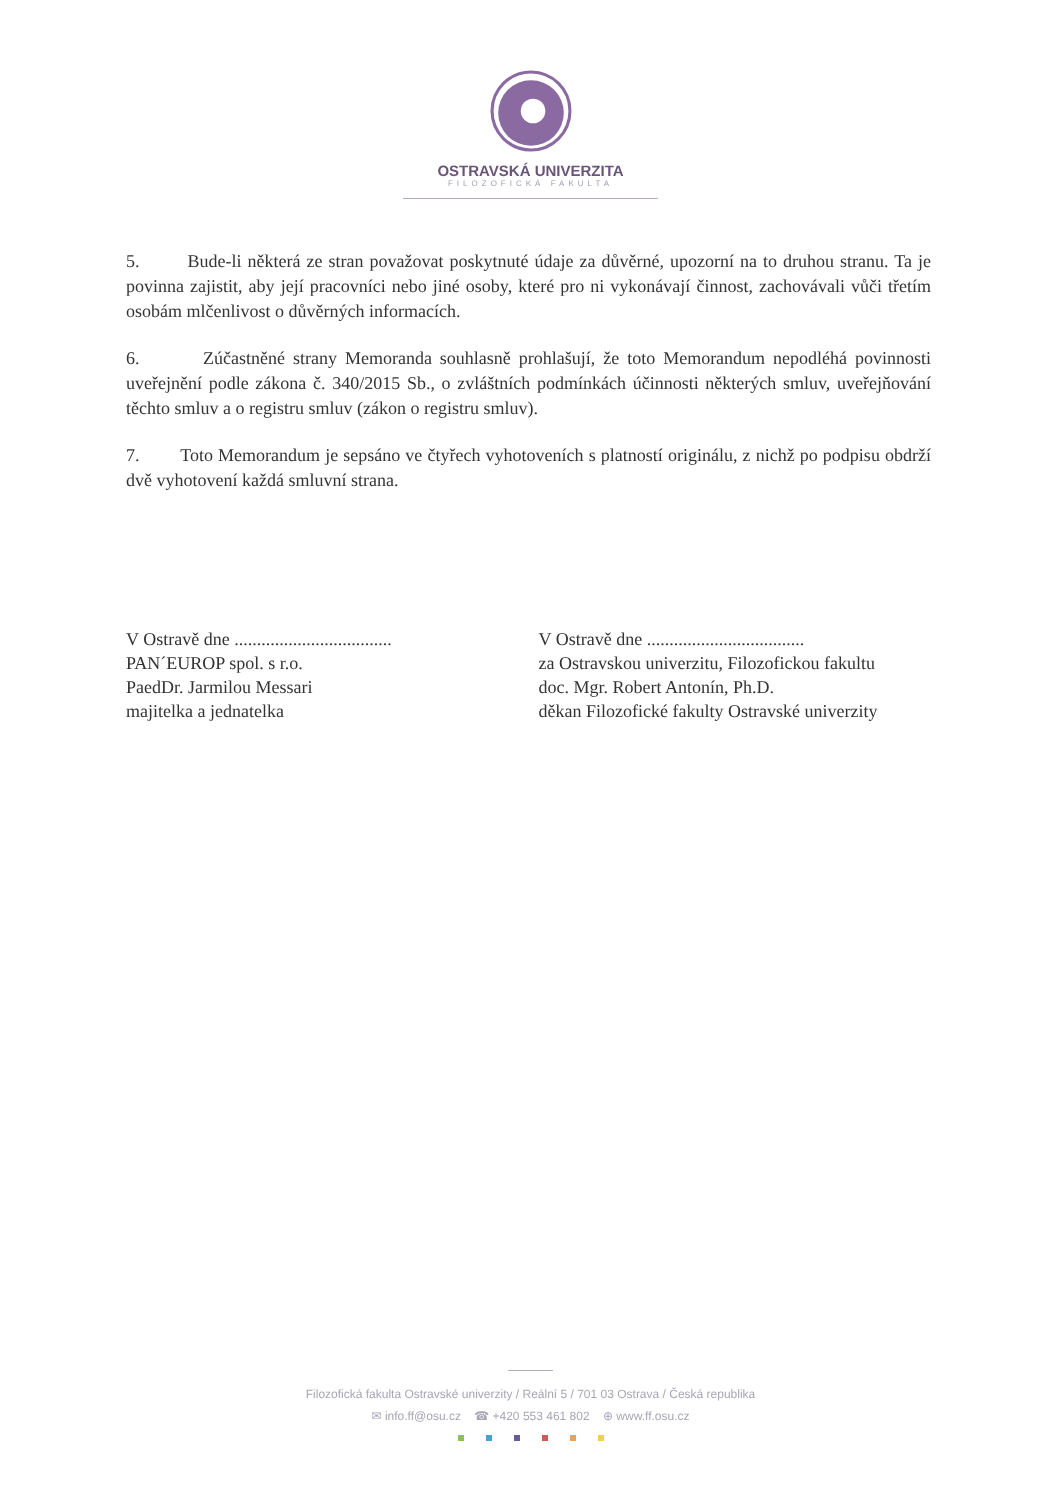OSTRAVSKÁ UNIVERZITA
FILOZOFICKÁ FAKULTA
5. Bude-li některá ze stran považovat poskytnuté údaje za důvěrné, upozorní na to druhou stranu. Ta je povinna zajistit, aby její pracovníci nebo jiné osoby, které pro ni vykonávají činnost, zachovávali vůči třetím osobám mlčenlivost o důvěrných informacích.
6. Zúčastněné strany Memoranda souhlasně prohlašují, že toto Memorandum nepodléhá povinnosti uveřejnění podle zákona č. 340/2015 Sb., o zvláštních podmínkách účinnosti některých smluv, uveřejňování těchto smluv a o registru smluv (zákon o registru smluv).
7. Toto Memorandum je sepsáno ve čtyřech vyhotoveních s platností originálu, z nichž po podpisu obdrží dvě vyhotovení každá smluvní strana.
V Ostravě dne ...................................
PAN´EUROP spol. s r.o.
PaedDr. Jarmilou Messari
majitelka a jednatelka
V Ostravě dne ...................................
za Ostravskou univerzitu, Filozofickou fakultu
doc. Mgr. Robert Antonín, Ph.D.
děkan Filozofické fakulty Ostravské univerzity
Filozofická fakulta Ostravské univerzity / Reální 5 / 701 03 Ostrava / Česká republika
✉ info.ff@osu.cz ☎ +420 553 461 802 ⊕ www.ff.osu.cz